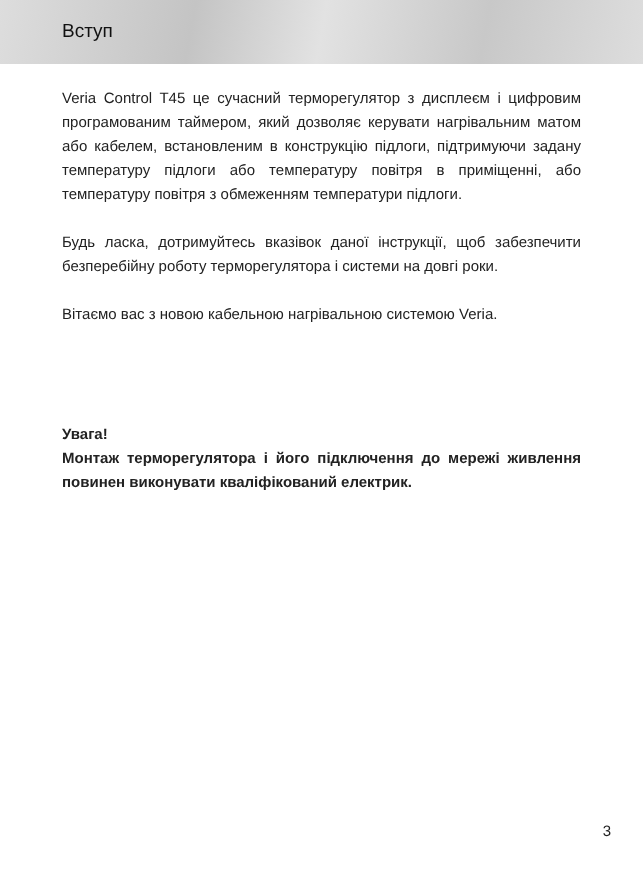Вступ
Veria Control T45 це сучасний терморегулятор з дисплеєм і цифровим програмованим таймером, який дозволяє керувати нагрівальним матом або кабелем, встановленим в конструкцію підлоги, підтримуючи задану температуру підлоги або температуру повітря в приміщенні, або температуру повітря з обмеженням температури підлоги.
Будь ласка, дотримуйтесь вказівок даної інструкції, щоб забезпечити безперебійну роботу терморегулятора і системи на довгі роки.
Вітаємо вас з новою кабельною нагрівальною системою Veria.
Увага!
Монтаж терморегулятора і його підключення до мережі живлення повинен виконувати кваліфікований електрик.
3